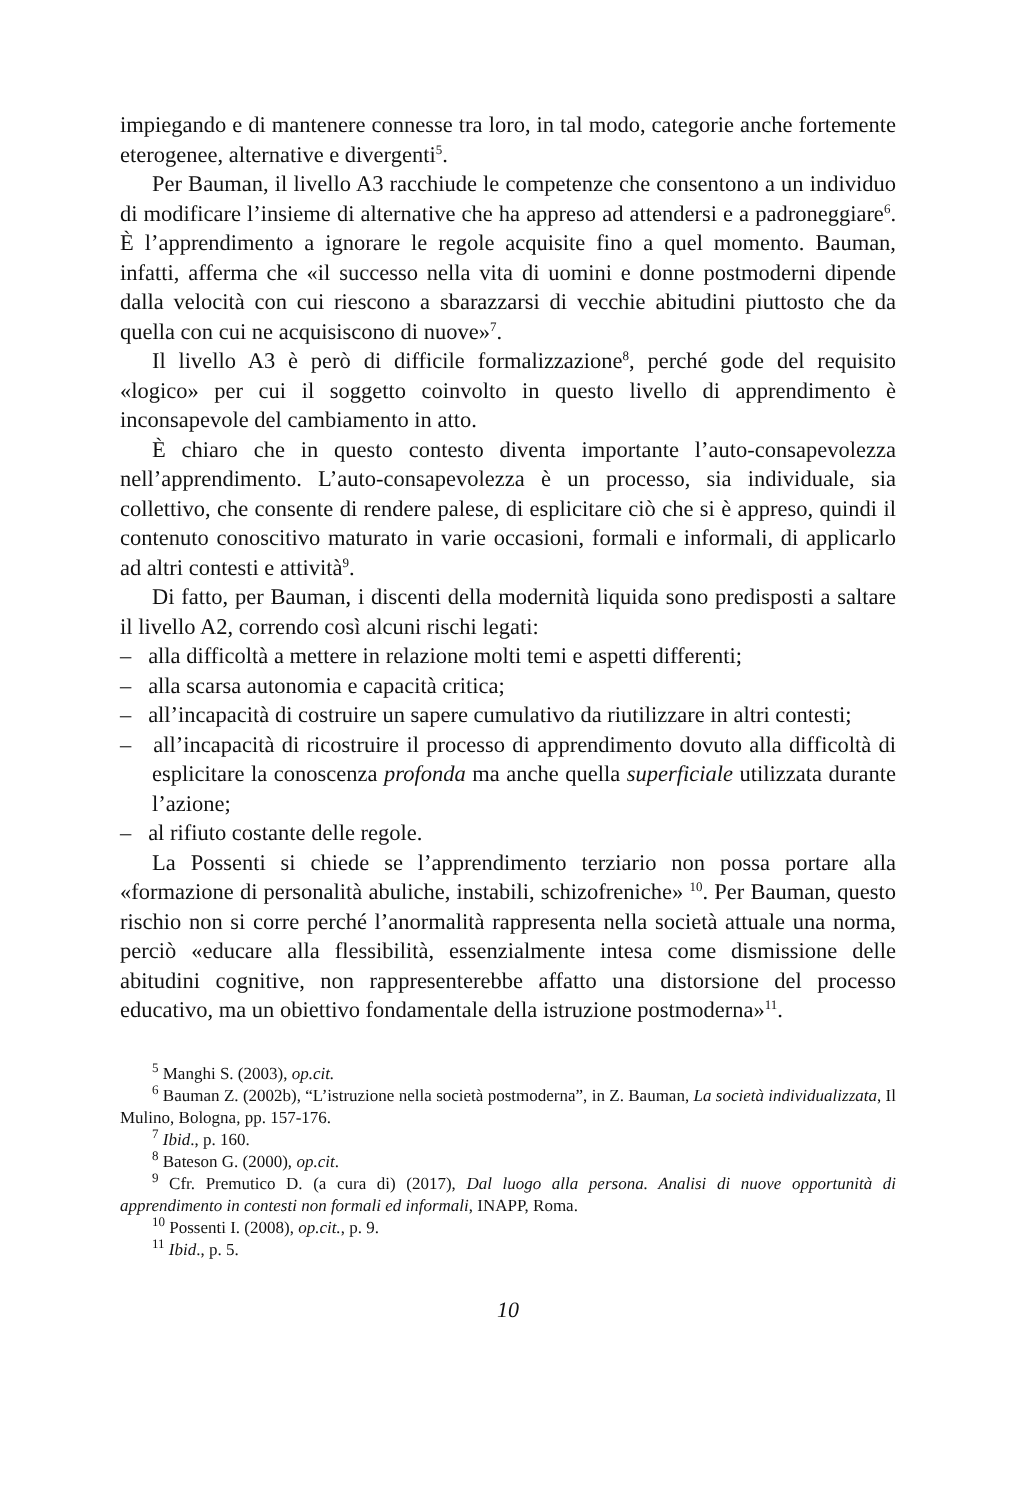impiegando e di mantenere connesse tra loro, in tal modo, categorie anche fortemente eterogenee, alternative e divergenti<sup>5</sup>.
Per Bauman, il livello A3 racchiude le competenze che consentono a un individuo di modificare l’insieme di alternative che ha appreso ad attendersi e a padroneggiare<sup>6</sup>. È l’apprendimento a ignorare le regole acquisite fino a quel momento. Bauman, infatti, afferma che «il successo nella vita di uomini e donne postmoderni dipende dalla velocità con cui riescono a sbarazzarsi di vecchie abitudini piuttosto che da quella con cui ne acquisiscono di nuove»<sup>7</sup>.
Il livello A3 è però di difficile formalizzazione<sup>8</sup>, perché gode del requisito «logico» per cui il soggetto coinvolto in questo livello di apprendimento è inconsapevole del cambiamento in atto.
È chiaro che in questo contesto diventa importante l’auto-consapevolezza nell’apprendimento. L’auto-consapevolezza è un processo, sia individuale, sia collettivo, che consente di rendere palese, di esplicitare ciò che si è appreso, quindi il contenuto conoscitivo maturato in varie occasioni, formali e informali, di applicarlo ad altri contesti e attività<sup>9</sup>.
Di fatto, per Bauman, i discenti della modernità liquida sono predisposti a saltare il livello A2, correndo così alcuni rischi legati:
– alla difficoltà a mettere in relazione molti temi e aspetti differenti;
– alla scarsa autonomia e capacità critica;
– all’incapacità di costruire un sapere cumulativo da riutilizzare in altri contesti;
– all’incapacità di ricostruire il processo di apprendimento dovuto alla difficoltà di esplicitare la conoscenza profonda ma anche quella superficiale utilizzata durante l’azione;
– al rifiuto costante delle regole.
La Possenti si chiede se l’apprendimento terziario non possa portare alla «formazione di personalità abuliche, instabili, schizofreniche» <sup>10</sup>. Per Bauman, questo rischio non si corre perché l’anormalità rappresenta nella società attuale una norma, perciò «educare alla flessibilità, essenzialmente intesa come dismissione delle abitudini cognitive, non rappresenterebbe affatto una distorsione del processo educativo, ma un obiettivo fondamentale della istruzione postmoderna»<sup>11</sup>.
<sup>5</sup> Manghi S. (2003), op.cit.
<sup>6</sup> Bauman Z. (2002b), “L’istruzione nella società postmoderna”, in Z. Bauman, La società individualizzata, Il Mulino, Bologna, pp. 157-176.
<sup>7</sup> Ibid., p. 160.
<sup>8</sup> Bateson G. (2000), op.cit.
<sup>9</sup> Cfr. Premutico D. (a cura di) (2017), Dal luogo alla persona. Analisi di nuove opportunità di apprendimento in contesti non formali ed informali, INAPP, Roma.
<sup>10</sup> Possenti I. (2008), op.cit., p. 9.
<sup>11</sup> Ibid., p. 5.
10